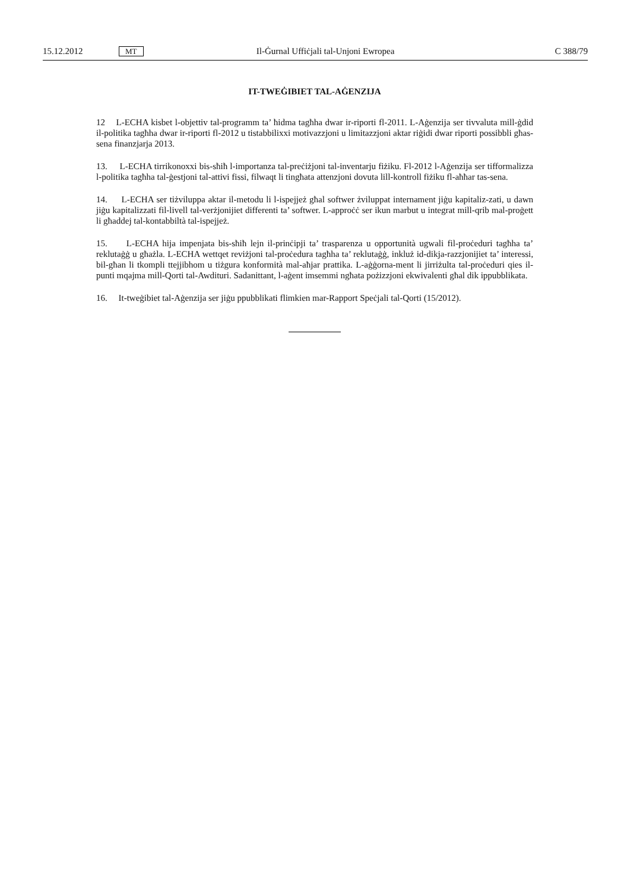15.12.2012 MT Il-Ġurnal Uffiċjali tal-Unjoni Ewropea C 388/79
IT-TWEĠIBIET TAL-AĠENZIJA
12 L-ECHA kisbet l-objettiv tal-programm ta’ ħidma tagħha dwar ir-riporti fl-2011. L-Aġenzija ser tivvaluta mill-ġdid il-politika tagħha dwar ir-riporti fl-2012 u tistabbilixxi motivazzjoni u limitazzjoni aktar riġidi dwar riporti possibbli għas-sena finanzjarja 2013.
13. L-ECHA tirrikonoxxi bis-sħiħ l-importanza tal-preċiżjoni tal-inventarju fiżiku. Fl-2012 l-Aġenzija ser tifformalizza l-politika tagħha tal-ġestjoni tal-attivi fissi, filwaqt li tingħata attenzjoni dovuta lill-kontroll fiżiku fl-aħħar tas-sena.
14. L-ECHA ser tiżviluppa aktar il-metodu li l-ispejjeż għal softwer żviluppat internament jiġu kapitaliz-zati, u dawn jiġu kapitalizzati fil-livell tal-verżjonijiet differenti ta’ softwer. L-approċċ ser ikun marbut u integrat mill-qrib mal-proġett li għaddej tal-kontabbiltà tal-ispejjeż.
15. L-ECHA hija impenjata bis-sħiħ lejn il-prinċipji ta’ trasparenza u opportunità ugwali fil-proċeduri tagħha ta’ reklutaġġ u għażla. L-ECHA wettqet reviżjoni tal-proċedura tagħha ta’ reklutaġġ, inkluż id-dikja-razzjonijiet ta’ interessi, bil-għan li tkompli ttejjibhom u tiżgura konformità mal-aħjar prattika. L-aġġorna-ment li jirriżulta tal-proċeduri qies il-punti mqajma mill-Qorti tal-Awdituri. Sadanittant, l-aġent imsemmi ngħata pożizzjoni ekwivalenti għal dik ippubblikata.
16. It-tweġibiet tal-Aġenzija ser jiġu ppubblikati flimkien mar-Rapport Speċjali tal-Qorti (15/2012).